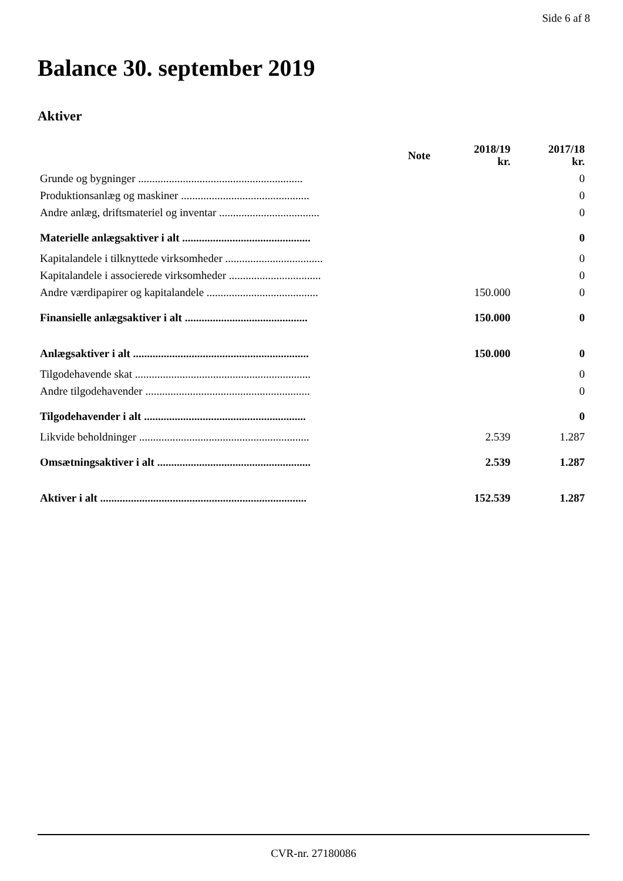Side 6 af 8
Balance 30. september 2019
Aktiver
| | Note | 2018/19 kr. | 2017/18 kr. |
| --- | --- | --- | --- |
| Grunde og bygninger ........................................................... | | | 0 |
| Produktionsanlæg og maskiner .............................................. | | | 0 |
| Andre anlæg, driftsmateriel og inventar .................................... | | | 0 |
| Materielle anlægsaktiver i alt .............................................. | | | 0 |
| Kapitalandele i tilknyttede virksomheder ................................... | | | 0 |
| Kapitalandele i associerede virksomheder ................................. | | | 0 |
| Andre værdipapirer og kapitalandele ........................................ | | 150.000 | 0 |
| Finansielle anlægsaktiver i alt ............................................ | | 150.000 | 0 |
| Anlægsaktiver i alt ............................................................... | | 150.000 | 0 |
| Tilgodehavende skat ............................................................... | | | 0 |
| Andre tilgodehavender ........................................................... | | | 0 |
| Tilgodehavender i alt .......................................................... | | | 0 |
| Likvide beholdninger ............................................................. | | 2.539 | 1.287 |
| Omsætningsaktiver i alt ....................................................... | | 2.539 | 1.287 |
| Aktiver i alt .......................................................................... | | 152.539 | 1.287 |
CVR-nr. 27180086